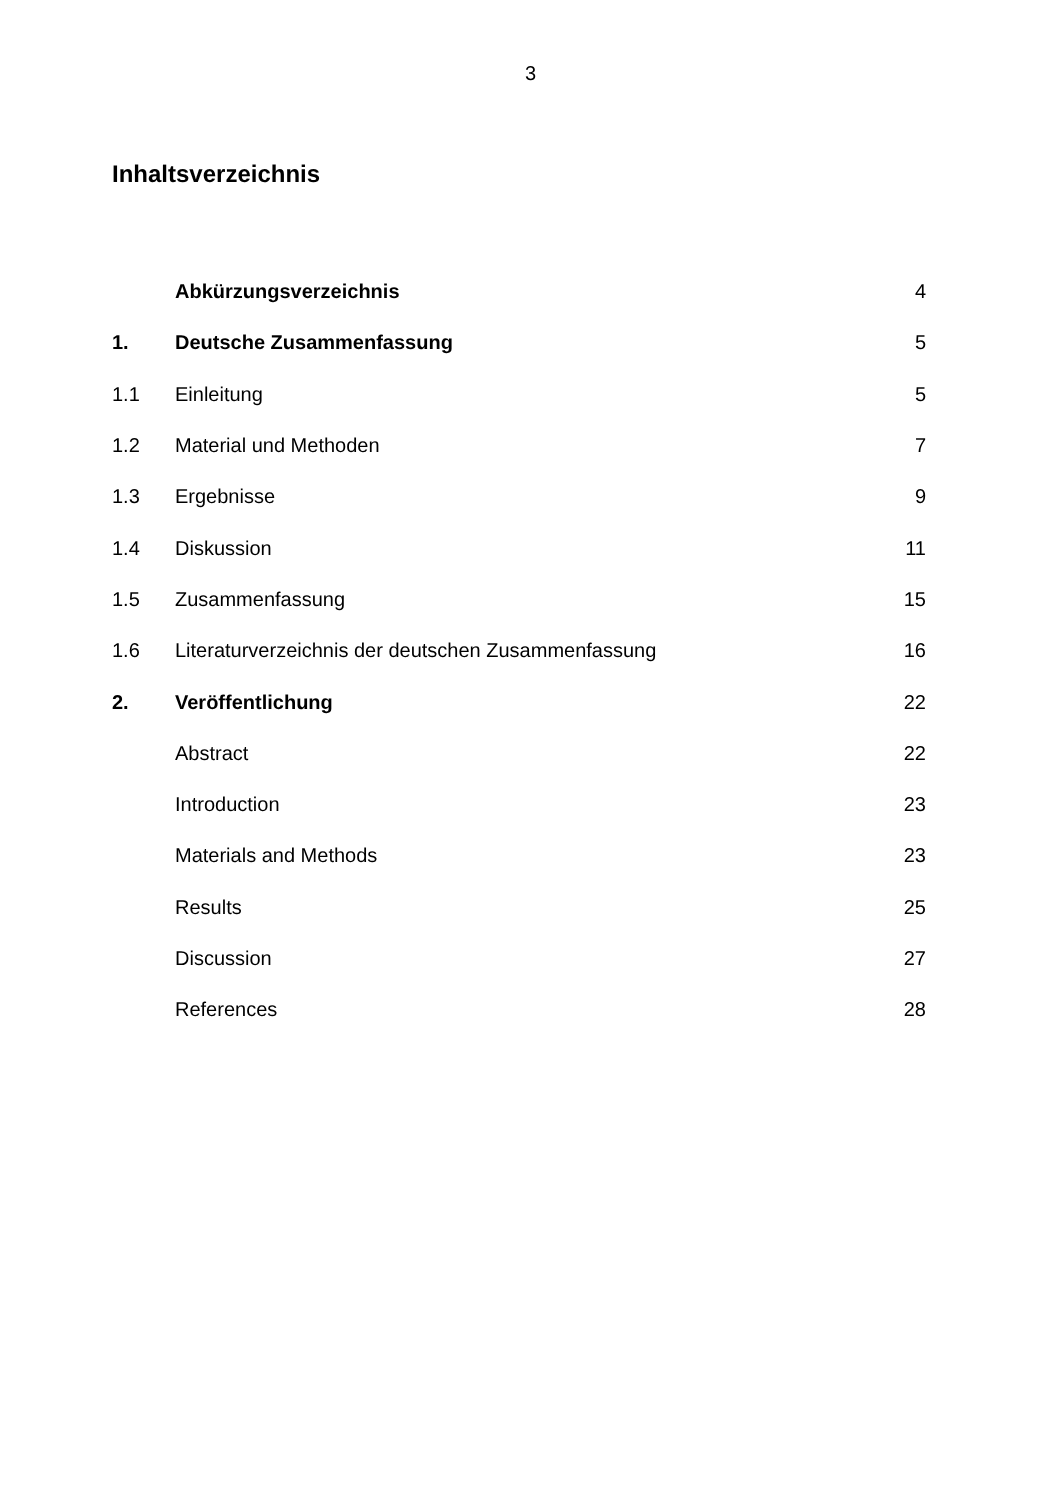3
Inhaltsverzeichnis
| | Abkürzungsverzeichnis | 4 |
| 1. | Deutsche Zusammenfassung | 5 |
| 1.1 | Einleitung | 5 |
| 1.2 | Material und Methoden | 7 |
| 1.3 | Ergebnisse | 9 |
| 1.4 | Diskussion | 11 |
| 1.5 | Zusammenfassung | 15 |
| 1.6 | Literaturverzeichnis der deutschen Zusammenfassung | 16 |
| 2. | Veröffentlichung | 22 |
| | Abstract | 22 |
| | Introduction | 23 |
| | Materials and Methods | 23 |
| | Results | 25 |
| | Discussion | 27 |
| | References | 28 |